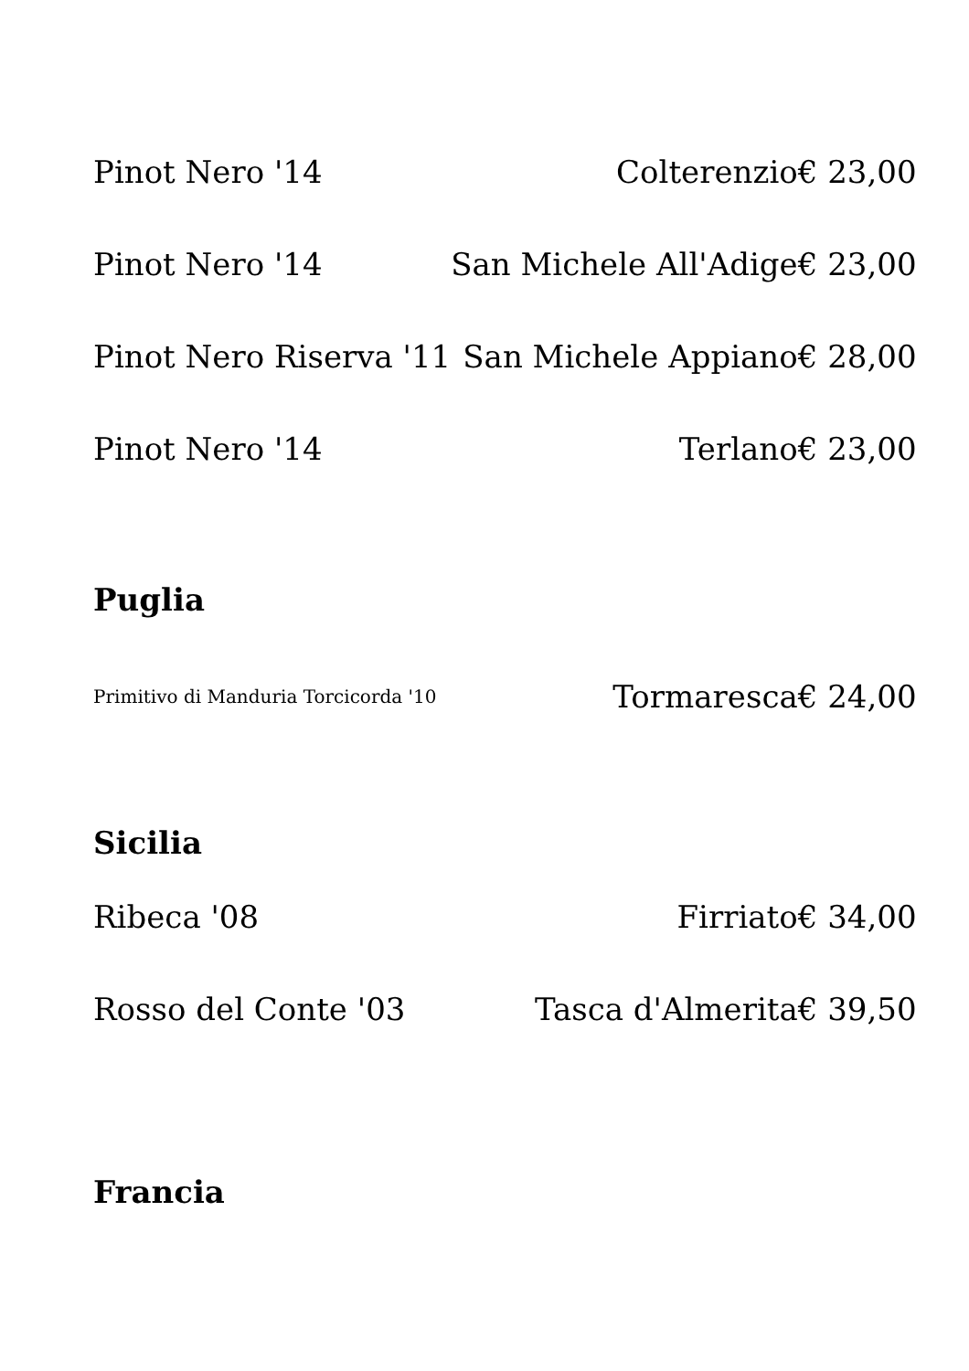| Pinot Nero '14 | Colterenzio | € 23,00 |
| Pinot Nero '14 | San Michele All'Adige | € 23,00 |
| Pinot Nero Riserva '11 | San Michele Appiano | € 28,00 |
| Pinot Nero '14 | Terlano | € 23,00 |
| Puglia | | |
| Primitivo di Manduria Torcicorda '10 | Tormaresca | € 24,00 |
| Sicilia | | |
| Ribeca '08 | Firriato | € 34,00 |
| Rosso del Conte '03 | Tasca d'Almerita | € 39,50 |
| Francia | | |